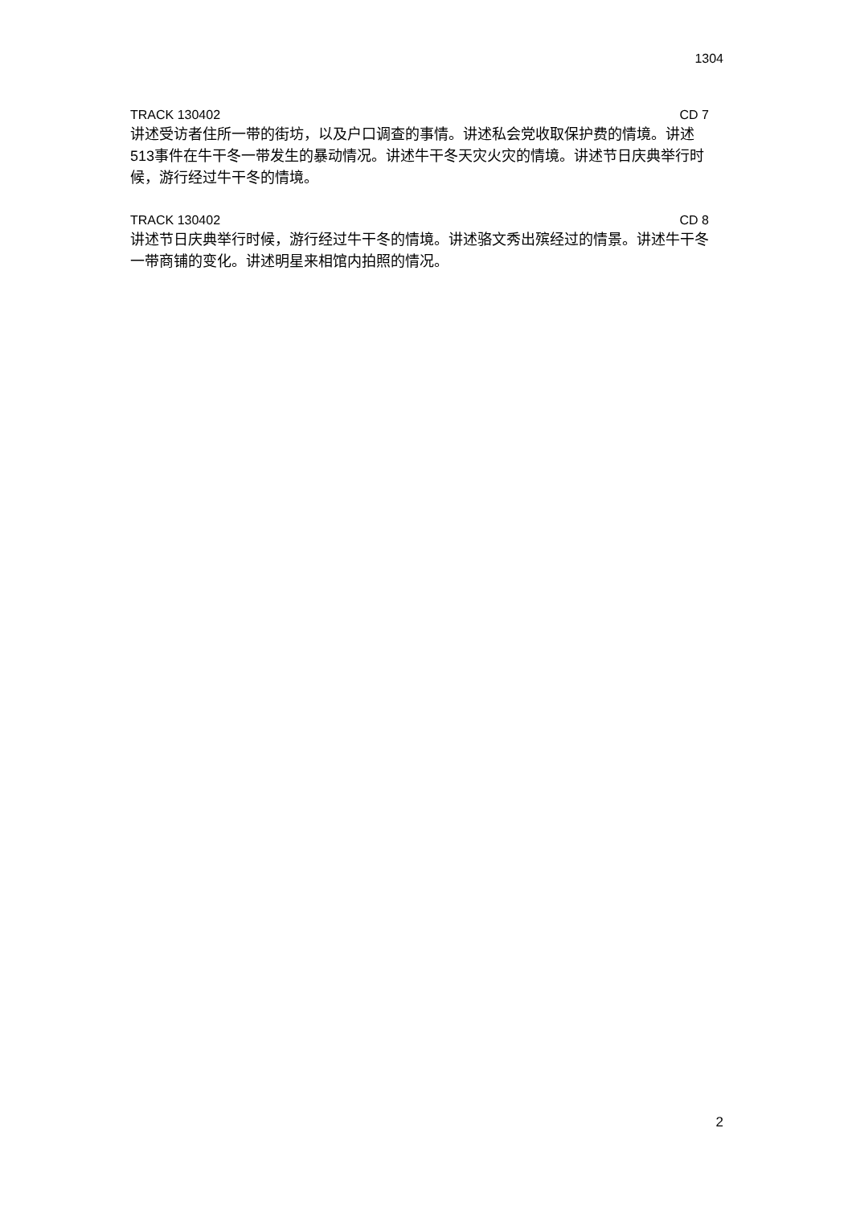1304
TRACK 130402 CD 7
讲述受访者住所一带的街坊，以及户口调查的事情。讲述私会党收取保护费的情境。讲述513事件在牛干冬一带发生的暴动情况。讲述牛干冬天灾火灾的情境。讲述节日庆典举行时候，游行经过牛干冬的情境。
TRACK 130402 CD 8
讲述节日庆典举行时候，游行经过牛干冬的情境。讲述骆文秀出殡经过的情景。讲述牛干冬一带商铺的变化。讲述明星来相馆内拍照的情况。
2